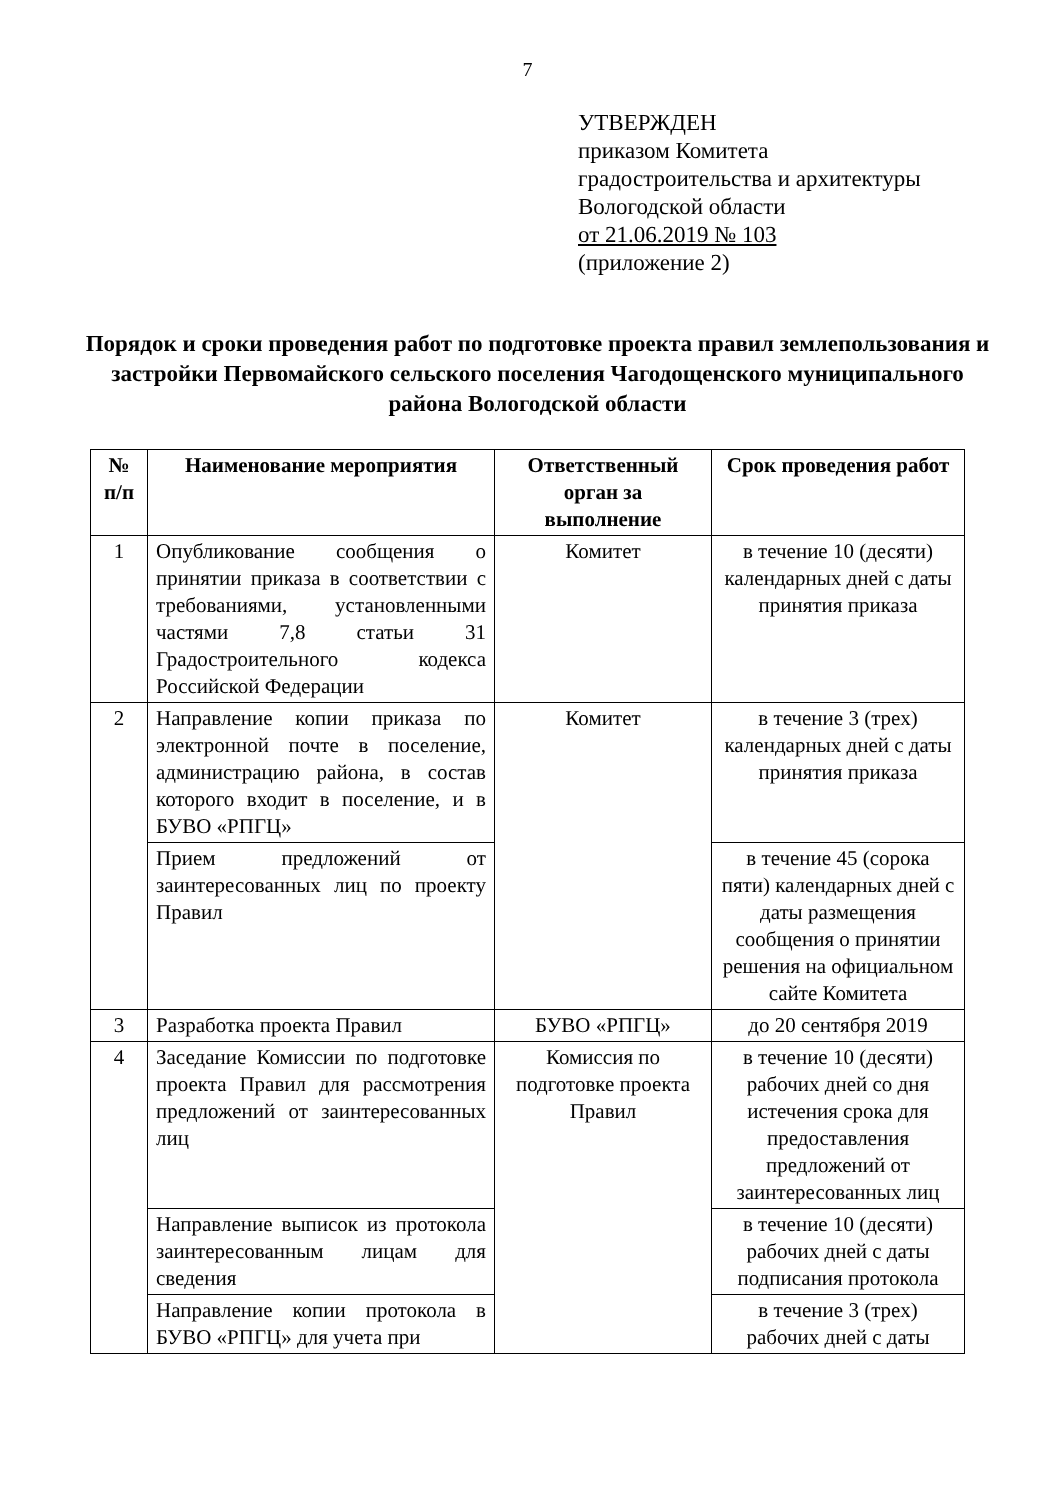7
УТВЕРЖДЕН
приказом Комитета
градостроительства и архитектуры
Вологодской области
от 21.06.2019 № 103
(приложение 2)
Порядок и сроки проведения работ по подготовке проекта правил землепользования и застройки Первомайского сельского поселения Чагодощенского муниципального района Вологодской области
| № п/п | Наименование мероприятия | Ответственный орган за выполнение | Срок проведения работ |
| --- | --- | --- | --- |
| 1 | Опубликование сообщения о принятии приказа в соответствии с требованиями, установленными частями 7,8 статьи 31 Градостроительного кодекса Российской Федерации | Комитет | в течение 10 (десяти) календарных дней с даты принятия приказа |
| 2 | Направление копии приказа по электронной почте в поселение, администрацию района, в состав которого входит в поселение, и в БУВО «РПГЦ» | Комитет | в течение 3 (трех) календарных дней с даты принятия приказа |
| | Прием предложений от заинтересованных лиц по проекту Правил | | в течение 45 (сорока пяти) календарных дней с даты размещения сообщения о принятии решения на официальном сайте Комитета |
| 3 | Разработка проекта Правил | БУВО «РПГЦ» | до 20 сентября 2019 |
| 4 | Заседание Комиссии по подготовке проекта Правил для рассмотрения предложений от заинтересованных лиц | Комиссия по подготовке проекта Правил | в течение 10 (десяти) рабочих дней со дня истечения срока для предоставления предложений от заинтересованных лиц |
| | Направление выписок из протокола заинтересованным лицам для сведения | | в течение 10 (десяти) рабочих дней с даты подписания протокола |
| | Направление копии протокола в БУВО «РПГЦ» для учета при | | в течение 3 (трех) рабочих дней с даты |